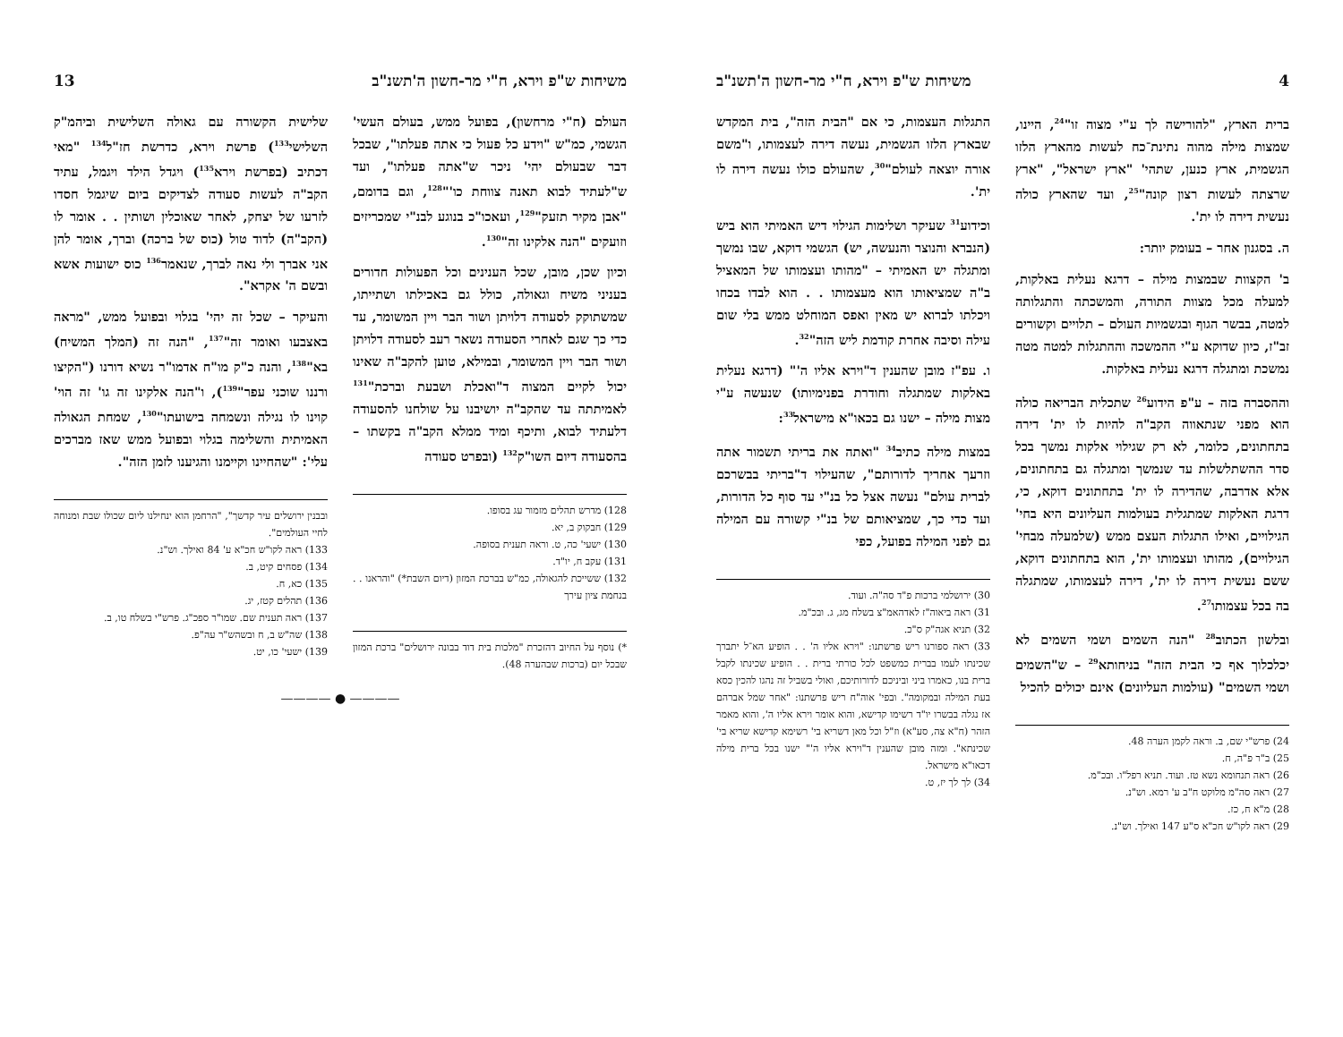4 משיחות ש"פ וירא, ח"י מר-חשון ה'תשנ"ב
ברית הארץ, "להורישה לך ע"י מצוה זו"<sup>24</sup>, היינו, שמצות מילה מהוה נתינת־כח לעשות מהארץ הלזו הגשמית, ארץ כנען, שתהי' "ארץ ישראל", "ארץ שרצתה לעשות רצון קונה"<sup>25</sup>, ועד שהארץ כולה נעשית דירה לו ית'.
ה. בסגנון אחר – בעומק יותר:
ב' הקצוות שבמצות מילה – דרגא נעלית באלקות, למעלה מכל מצוות התורה, והמשכתה והתגלותה למטה, בבשר הגוף ובגשמיות העולם – תלויים וקשורים זב"ז, כיון שדוקא ע"י ההמשכה וההתגלות למטה מטה נמשכת ומתגלה דרגא נעלית באלקות.
וההסברה בזה – ע"פ הידוע<sup>26</sup> שתכלית הבריאה כולה הוא מפני שנתאווה הקב"ה להיות לו ית' דירה בתחתונים, כלומר, לא רק שגילוי אלקות נמשך בכל סדר ההשתלשלות עד שנמשך ומתגלה גם בתחתונים, אלא אדרבה, שהדירה לו ית' בתחתונים דוקא, כי, דרגת האלקות שמתגלית בעולמות העליונים היא בחי' הגילויים, ואילו התגלות העצם ממש (שלמעלה מבחי' הגילויים), מהותו ועצמותו ית', הוא בתחתונים דוקא, ששם נעשית דירה לו ית', דירה לעצמותו, שמתגלה בה בכל עצמותו<sup>27</sup>.
ובלשון הכתוב<sup>28</sup> "הנה השמים ושמי השמים לא יכלכלוך אף כי הבית הזה" בניחותא<sup>29</sup> – ש"השמים ושמי השמים" (עולמות העליונים) אינם יכולים להכיל
24) פרש"י שם, ב. וראה לקמן הערה 48.
25) ב"ר פ"ה, ח.
26) ראה תנחומא נשא טז. ועוד. תניא רפל"ו. ובכ"מ.
27) ראה סה"מ מלוקט ח"ב ע' רמא. וש"נ.
28) מ"א ח, כז.
29) ראה לקו"ש חכ"א ס"ע 147 ואילך. וש"נ.
התגלות העצמות, כי אם "הבית הזה", בית המקדש שבארץ הלזו הגשמית, נעשה דירה לעצמותו, ו"משם אורה יוצאה לעולם"<sup>30</sup>, שהעולם כולו נעשה דירה לו ית'.
וכידוע<sup>31</sup> שעיקר ושלימות הגילוי דיש האמיתי הוא ביש (הנברא והנוצר והנעשה, יש) הגשמי דוקא, שבו נמשך ומתגלה יש האמיתי – "מהותו ועצמותו של המאציל ב"ה שמציאותו הוא מעצמותו . . הוא לבדו בכחו ויכלתו לברוא יש מאין ואפס המוחלט ממש בלי שום עילה וסיבה אחרת קודמת ליש הזה"<sup>32</sup>.
ו. עפ"ז מובן שהענין ד"וירא אליו ה'" (דרגא נעלית באלקות שמתגלה וחודרת בפנימיותו) שנעשה ע"י מצות מילה – ישנו גם בכאו"א מישראל<sup>33</sup>:
במצות מילה כתיב<sup>34</sup> "ואתה את בריתי תשמור אתה וזרעך אחריך לדורותם", שהעילוי ד"בריתי בבשרכם לברית עולם" נעשה אצל כל בנ"י עד סוף כל הדורות, ועד כדי כך, שמציאותם של בנ"י קשורה עם המילה גם לפני המילה בפועל, כפי
30) ירושלמי ברכות פ"ד סה"ה. ועוד.
31) ראה ביאוה"ז לאדהאמ"צ בשלח מג, ג. ובכ"מ.
32) תניא אגה"ק ס"כ.
33) ראה ספורנו ריש פרשתנו: "וירא אליו ה' . . הופיע הא־ל יתברך שכינתו לעמו בברית כמשפט לכל כורתי ברית . . הופיע שכינתו לקבל ברית בנו, כאמרו ביני וביניכם לדורותיכם, ואולי בשביל זה נהגו להכין כסא בעת המילה ובמקומה". ובפי' אוה"ח ריש פרשתנו: "אחר שמל אברהם אז נגלה בבשרו יו"ד רשימו קדישא, והוא אומר וירא אליו ה', והוא מאמר הזהר (ח"א צה, סע"א) וז"ל וכל מאן דשריא בי' רשימא קדישא שריא בי' שכינתא". ומזה מובן שהענין ד"וירא אליו ה'" ישנו בכל ברית מילה דכאו"א מישראל.
34) לך לך יז, ט.
משיחות ש"פ וירא, ח"י מר-חשון ה'תשנ"ב 13
העולם (ח"י מרחשון), בפועל ממש, בעולם העשי' הגשמי, כמ"ש "וידע כל פעול כי אתה פעלתו", שבכל דבר שבעולם יהי' ניכר ש"אתה פעלתו", ועד ש"לעתיד לבוא תאנה צווחת כו'"<sup>128</sup>, וגם בדומם, "אבן מקיר תזעק"<sup>129</sup>, ועאכו"כ בנוגע לבנ"י שמכריזים וזועקים "הנה אלקינו זה"<sup>130</sup>.
וכיון שכן, מובן, שכל הענינים וכל הפעולות חדורים בעניני משיח וגאולה, כולל גם באכילתו ושתייתו, שמשתוקק לסעודה דלויתן ושור הבר ויין המשומר, עד כדי כך שגם לאחרי הסעודה נשאר רעב לסעודה דלויתן ושור הבר ויין המשומר, ובמילא, טוען להקב"ה שאינו יכול לקיים המצוה ד"ואכלת ושבעת וברכת"<sup>131</sup> לאמיתתה עד שהקב"ה יושיבנו על שולחנו להסעודה דלעתיד לבוא, ותיכף ומיד ממלא הקב"ה בקשתו – בהסעודה דיום השו"ק<sup>132</sup> (ובפרט סעודה
128) מדרש תהלים מזמור עג בסופו.
129) חבקוק ב, יא.
130) ישעי' כה, ט. וראה תענית בסופה.
131) עקב ח, יו"ד.
132) ששייכת להגאולה, כמ"ש בברכת המזון (דיום השבת*) "והראנו . . בנחמת ציון עירך
*) נוסף על החיוב דהזכרת "מלכות בית דוד בבונה ירושלים" ברכת המזון שבכל יום (ברכות שבהערה 48).
שלישית הקשורה עם גאולה השלישית וביהמ"ק השלישי<sup>133</sup>) פרשת וירא, כדרשת חז"ל<sup>134</sup> "מאי דכתיב (בפרשת וירא<sup>135</sup>) ויגדל הילד ויגמל, עתיד הקב"ה לעשות סעודה לצדיקים ביום שיגמל חסדו לזרעו של יצחק, לאחר שאוכלין ושותין . . אומר לו (הקב"ה) לדוד טול (כוס של ברכה) וברך, אומר להן אני אברך ולי נאה לברך, שנאמר<sup>136</sup> כוס ישועות אשא ובשם ה' אקרא".
והעיקר – שכל זה יהי' בגלוי ובפועל ממש, "מראה באצבעו ואומר זה"<sup>137</sup>, "הנה זה (המלך המשיח) בא"<sup>138</sup>, והנה כ"ק מו"ח אדמו"ר נשיא דורנו ("הקיצו ורננו שוכני עפר"<sup>139</sup>), ו"הנה אלקינו זה גו' זה הוי' קוינו לו נגילה ונשמחה בישועתו"<sup>130</sup>, שמחת הגאולה האמיתית והשלימה בגלוי ובפועל ממש שאז מברכים עלי': "שהחיינו וקיימנו והגיענו לזמן הזה".
ובבנין ירושלים עיר קדשך", "הרחמן הוא ינחילנו ליום שכולו שבת ומנוחה לחיי העולמים".
133) ראה לקו"ש חכ"א ע' 84 ואילך. וש"נ.
134) פסחים קיט, ב.
135) כא, ח.
136) תהלים קטז, יג.
137) ראה תענית שם. שמו"ר ספכ"ג. פרש"י בשלח טו, ב.
138) שה"ש ב, ח ובשהש"ר עה"פ.
139) ישעי' כו, יט.
———— ● ————